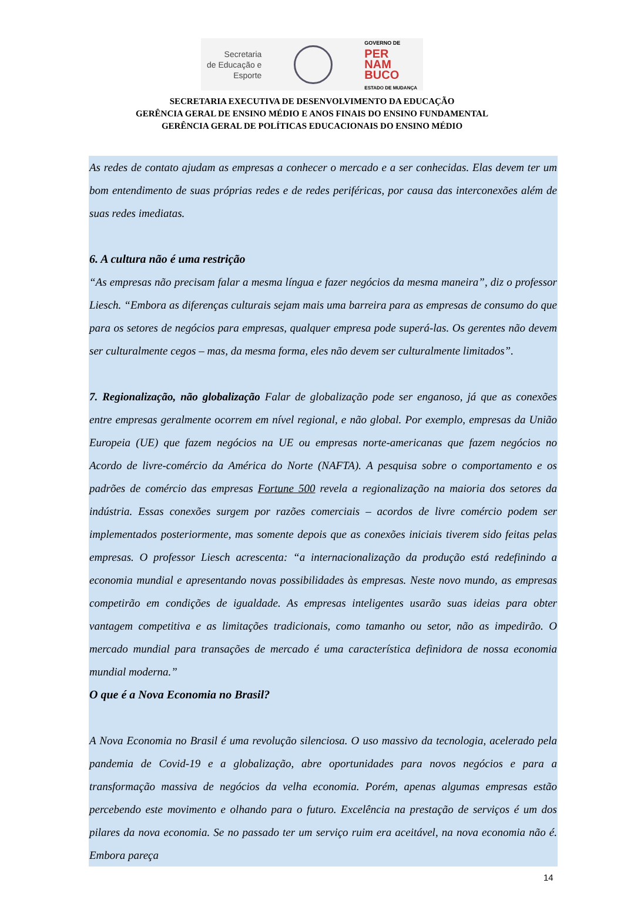Secretaria
de Educação e
Esporte
GOVERNO DE
PER
NAM
BUCO
ESTADO DE MUDANÇA
SECRETARIA EXECUTIVA DE DESENVOLVIMENTO DA EDUCAÇÃO
GERÊNCIA GERAL DE ENSINO MÉDIO E ANOS FINAIS DO ENSINO FUNDAMENTAL
GERÊNCIA GERAL DE POLÍTICAS EDUCACIONAIS DO ENSINO MÉDIO
As redes de contato ajudam as empresas a conhecer o mercado e a ser conhecidas. Elas devem ter um bom entendimento de suas próprias redes e de redes periféricas, por causa das interconexões além de suas redes imediatas.
6. A cultura não é uma restrição
“As empresas não precisam falar a mesma língua e fazer negócios da mesma maneira”, diz o professor Liesch. “Embora as diferenças culturais sejam mais uma barreira para as empresas de consumo do que para os setores de negócios para empresas, qualquer empresa pode superá-las. Os gerentes não devem ser culturalmente cegos – mas, da mesma forma, eles não devem ser culturalmente limitados”.
7. Regionalização, não globalização Falar de globalização pode ser enganoso, já que as conexões entre empresas geralmente ocorrem em nível regional, e não global. Por exemplo, empresas da União Europeia (UE) que fazem negócios na UE ou empresas norte-americanas que fazem negócios no Acordo de livre-comércio da América do Norte (NAFTA). A pesquisa sobre o comportamento e os padrões de comércio das empresas Fortune 500 revela a regionalização na maioria dos setores da indústria. Essas conexões surgem por razões comerciais – acordos de livre comércio podem ser implementados posteriormente, mas somente depois que as conexões iniciais tiverem sido feitas pelas empresas. O professor Liesch acrescenta: “a internacionalização da produção está redefinindo a economia mundial e apresentando novas possibilidades às empresas. Neste novo mundo, as empresas competirão em condições de igualdade. As empresas inteligentes usarão suas ideias para obter vantagem competitiva e as limitações tradicionais, como tamanho ou setor, não as impedirão. O mercado mundial para transações de mercado é uma característica definidora de nossa economia mundial moderna.”
O que é a Nova Economia no Brasil?
A Nova Economia no Brasil é uma revolução silenciosa. O uso massivo da tecnologia, acelerado pela pandemia de Covid-19 e a globalização, abre oportunidades para novos negócios e para a transformação massiva de negócios da velha economia. Porém, apenas algumas empresas estão percebendo este movimento e olhando para o futuro. Excelência na prestação de serviços é um dos pilares da nova economia. Se no passado ter um serviço ruim era aceitável, na nova economia não é. Embora pareça
14